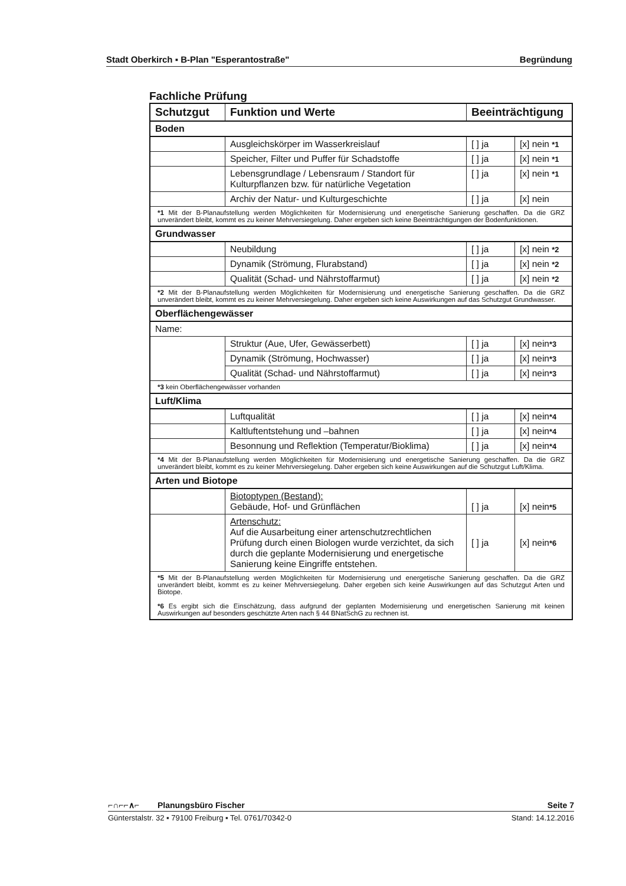Stadt Oberkirch ▪ B-Plan "Esperantostraße" Begründung
Fachliche Prüfung
| Schutzgut | Funktion und Werte | Beeinträchtigung | |
| --- | --- | --- | --- |
| Boden | | | |
| | Ausgleichskörper im Wasserkreislauf | [ ] ja | [x] nein *1 |
| | Speicher, Filter und Puffer für Schadstoffe | [ ] ja | [x] nein *1 |
| | Lebensgrundlage / Lebensraum / Standort für Kulturpflanzen bzw. für natürliche Vegetation | [ ] ja | [x] nein *1 |
| | Archiv der Natur- und Kulturgeschichte | [ ] ja | [x] nein |
| *1 Mit der B-Planaufstellung werden Möglichkeiten für Modernisierung und energetische Sanierung geschaffen. Da die GRZ unverändert bleibt, kommt es zu keiner Mehrversiegelung. Daher ergeben sich keine Beeinträchtigungen der Bodenfunktionen. | | | |
| Grundwasser | | | |
| | Neubildung | [ ] ja | [x] nein *2 |
| | Dynamik (Strömung, Flurabstand) | [ ] ja | [x] nein *2 |
| | Qualität (Schad- und Nährstoffarmut) | [ ] ja | [x] nein *2 |
| *2 Mit der B-Planaufstellung werden Möglichkeiten für Modernisierung und energetische Sanierung geschaffen. Da die GRZ unverändert bleibt, kommt es zu keiner Mehrversiegelung. Daher ergeben sich keine Auswirkungen auf das Schutzgut Grundwasser. | | | |
| Oberflächengewässer | | | |
| Name: | | | |
| | Struktur (Aue, Ufer, Gewässerbett) | [ ] ja | [x] nein *3 |
| | Dynamik (Strömung, Hochwasser) | [ ] ja | [x] nein *3 |
| | Qualität (Schad- und Nährstoffarmut) | [ ] ja | [x] nein *3 |
| *3 kein Oberflächengewässer vorhanden | | | |
| Luft/Klima | | | |
| | Luftqualität | [ ] ja | [x] nein *4 |
| | Kaltluftentstehung und –bahnen | [ ] ja | [x] nein *4 |
| | Besonnung und Reflektion (Temperatur/Bioklima) | [ ] ja | [x] nein *4 |
| *4 Mit der B-Planaufstellung werden Möglichkeiten für Modernisierung und energetische Sanierung geschaffen. Da die GRZ unverändert bleibt, kommt es zu keiner Mehrversiegelung. Daher ergeben sich keine Auswirkungen auf die Schutzgut Luft/Klima. | | | |
| Arten und Biotope | | | |
| | Biotoptypen (Bestand): Gebäude, Hof- und Grünflächen | [ ] ja | [x] nein *5 |
| | Artenschutz: Auf die Ausarbeitung einer artenschutzrechtlichen Prüfung durch einen Biologen wurde verzichtet, da sich durch die geplante Modernisierung und energetische Sanierung keine Eingriffe entstehen. | [ ] ja | [x] nein *6 |
| *5 Mit der B-Planaufstellung werden Möglichkeiten für Modernisierung und energetische Sanierung geschaffen. Da die GRZ unverändert bleibt, kommt es zu keiner Mehrversiegelung. Daher ergeben sich keine Auswirkungen auf das Schutzgut Arten und Biotope. *6 Es ergibt sich die Einschätzung, dass aufgrund der geplanten Modernisierung und energetischen Sanierung mit keinen Auswirkungen auf besonders geschützte Arten nach § 44 BNatSchG zu rechnen ist. | | | |
⌐∩⌐⌐∧⌐ Planungsbüro Fischer Seite 7
Günterstalstr. 32 ▪ 79100 Freiburg ▪ Tel. 0761/70342-0 Stand: 14.12.2016